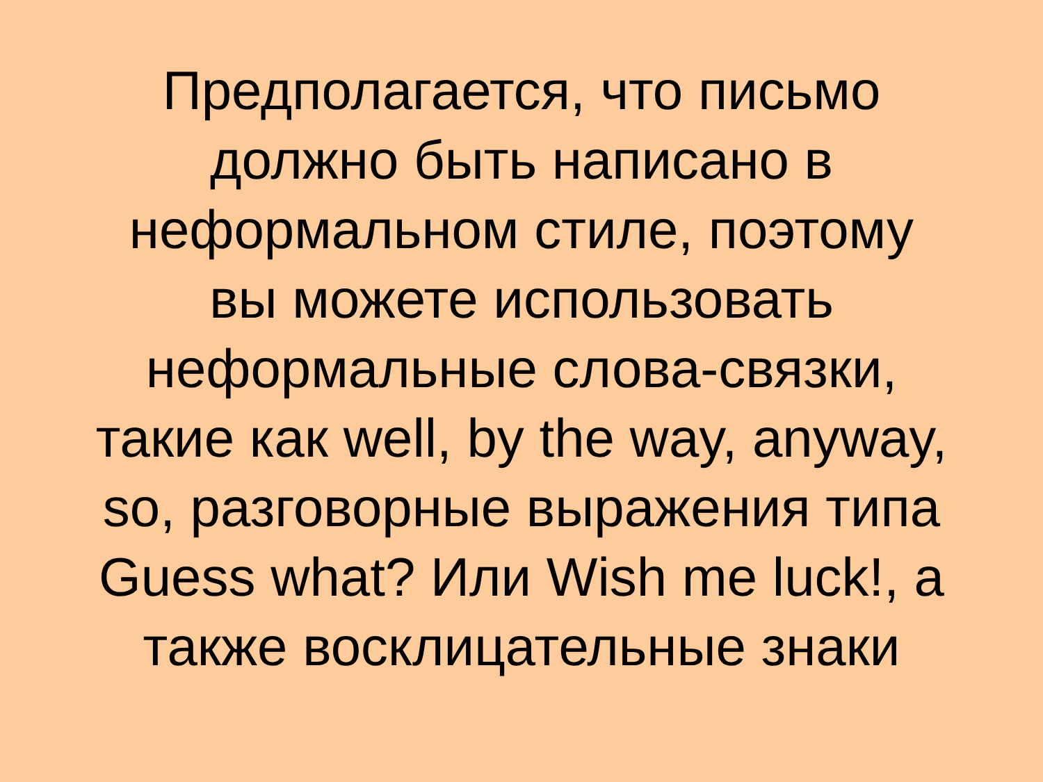Предполагается, что письмо
должно быть написано в
неформальном стиле, поэтому
вы можете использовать
неформальные слова-связки,
такие как well, by the way, anyway,
so, разговорные выражения типа
Guess what? Или Wish me luck!, а
также восклицательные знаки